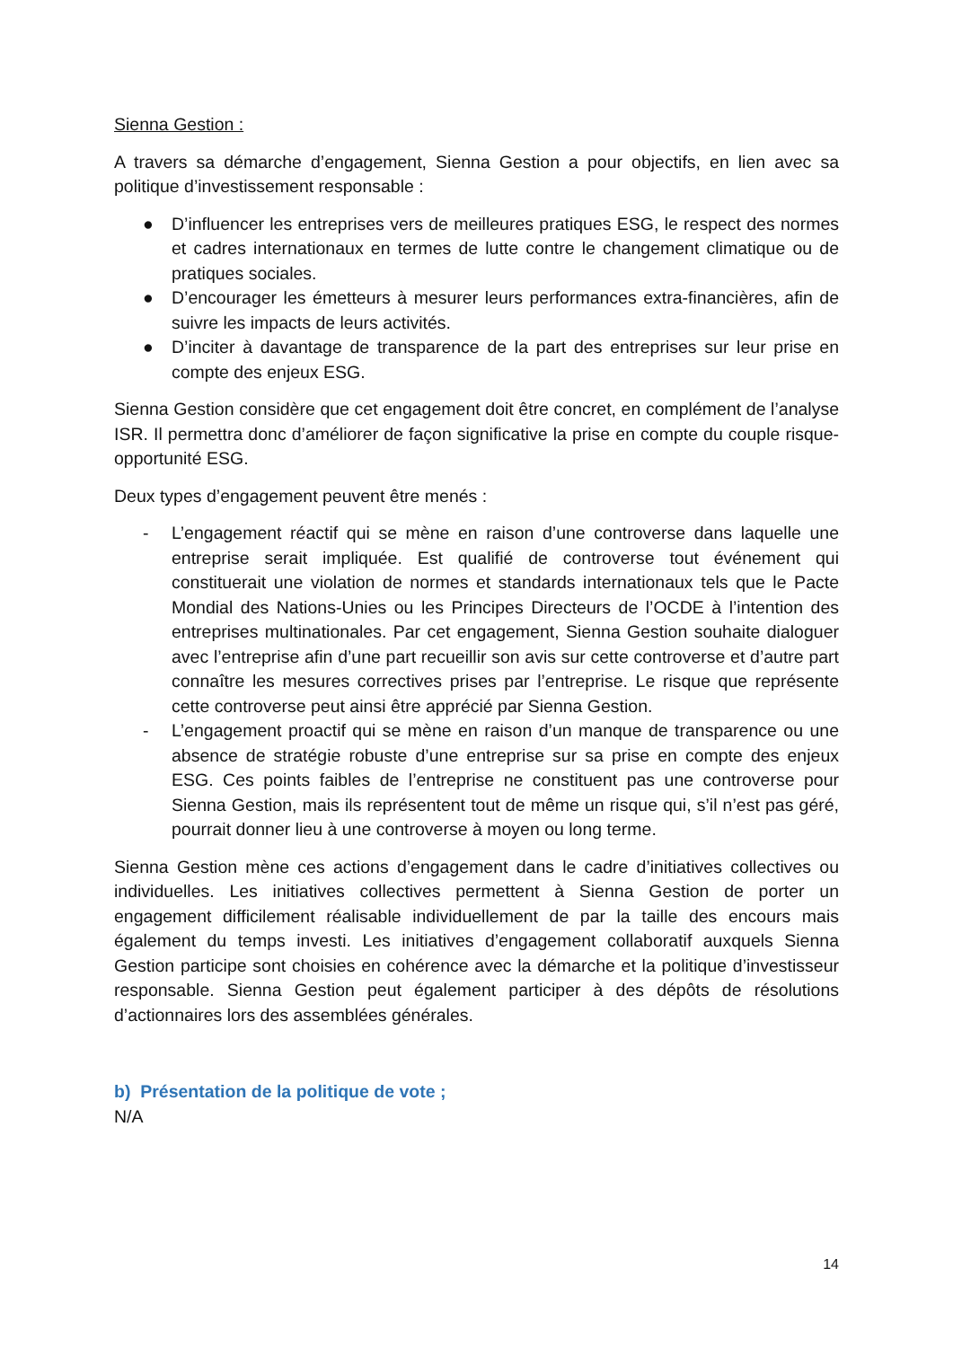Sienna Gestion :
A travers sa démarche d’engagement, Sienna Gestion a pour objectifs, en lien avec sa politique d’investissement responsable :
● D’influencer les entreprises vers de meilleures pratiques ESG, le respect des normes et cadres internationaux en termes de lutte contre le changement climatique ou de pratiques sociales.
● D’encourager les émetteurs à mesurer leurs performances extra-financières, afin de suivre les impacts de leurs activités.
● D’inciter à davantage de transparence de la part des entreprises sur leur prise en compte des enjeux ESG.
Sienna Gestion considère que cet engagement doit être concret, en complément de l’analyse ISR. Il permettra donc d’améliorer de façon significative la prise en compte du couple risque-opportunité ESG.
Deux types d’engagement peuvent être menés :
- L’engagement réactif qui se mène en raison d’une controverse dans laquelle une entreprise serait impliquée. Est qualifié de controverse tout événement qui constituerait une violation de normes et standards internationaux tels que le Pacte Mondial des Nations-Unies ou les Principes Directeurs de l’OCDE à l’intention des entreprises multinationales. Par cet engagement, Sienna Gestion souhaite dialoguer avec l’entreprise afin d’une part recueillir son avis sur cette controverse et d’autre part connaître les mesures correctives prises par l’entreprise. Le risque que représente cette controverse peut ainsi être apprécié par Sienna Gestion.
- L’engagement proactif qui se mène en raison d’un manque de transparence ou une absence de stratégie robuste d’une entreprise sur sa prise en compte des enjeux ESG. Ces points faibles de l’entreprise ne constituent pas une controverse pour Sienna Gestion, mais ils représentent tout de même un risque qui, s’il n’est pas géré, pourrait donner lieu à une controverse à moyen ou long terme.
Sienna Gestion mène ces actions d’engagement dans le cadre d’initiatives collectives ou individuelles. Les initiatives collectives permettent à Sienna Gestion de porter un engagement difficilement réalisable individuellement de par la taille des encours mais également du temps investi. Les initiatives d’engagement collaboratif auxquels Sienna Gestion participe sont choisies en cohérence avec la démarche et la politique d’investisseur responsable. Sienna Gestion peut également participer à des dépôts de résolutions d’actionnaires lors des assemblées générales.
b) Présentation de la politique de vote ;
N/A
14